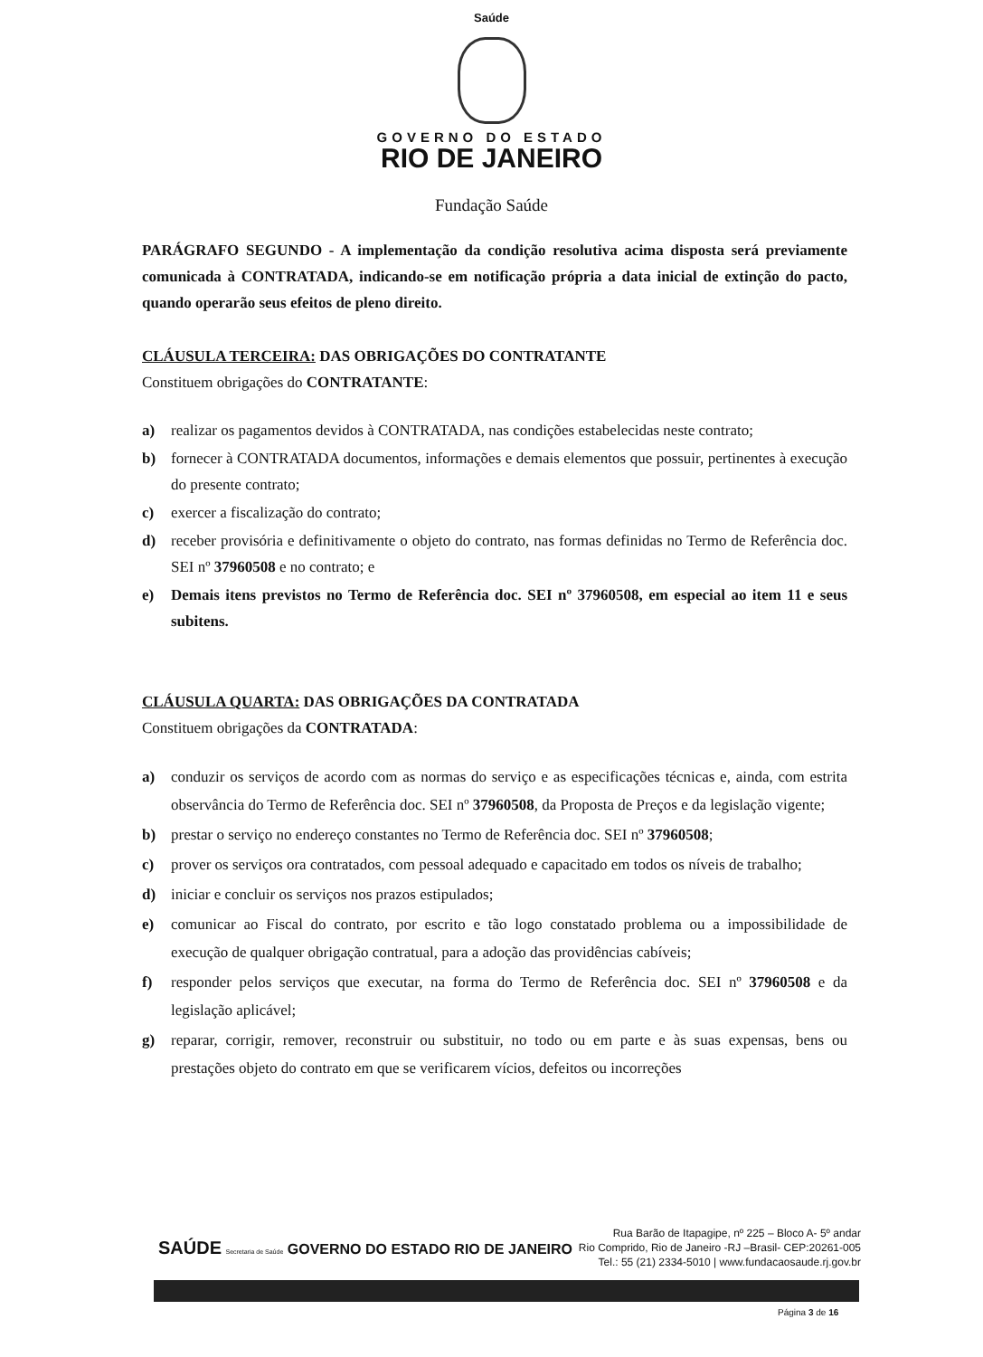Saúde
GOVERNO DO ESTADO
RIO DE JANEIRO
Fundação Saúde
PARÁGRAFO SEGUNDO - A implementação da condição resolutiva acima disposta será previamente comunicada à CONTRATADA, indicando-se em notificação própria a data inicial de extinção do pacto, quando operarão seus efeitos de pleno direito.
CLÁUSULA TERCEIRA: DAS OBRIGAÇÕES DO CONTRATANTE
Constituem obrigações do CONTRATANTE:
a) realizar os pagamentos devidos à CONTRATADA, nas condições estabelecidas neste contrato;
b) fornecer à CONTRATADA documentos, informações e demais elementos que possuir, pertinentes à execução do presente contrato;
c) exercer a fiscalização do contrato;
d) receber provisória e definitivamente o objeto do contrato, nas formas definidas no Termo de Referência doc. SEI nº 37960508 e no contrato; e
e) Demais itens previstos no Termo de Referência doc. SEI nº 37960508, em especial ao item 11 e seus subitens.
CLÁUSULA QUARTA: DAS OBRIGAÇÕES DA CONTRATADA
Constituem obrigações da CONTRATADA:
a) conduzir os serviços de acordo com as normas do serviço e as especificações técnicas e, ainda, com estrita observância do Termo de Referência doc. SEI nº 37960508, da Proposta de Preços e da legislação vigente;
b) prestar o serviço no endereço constantes no Termo de Referência doc. SEI nº 37960508;
c) prover os serviços ora contratados, com pessoal adequado e capacitado em todos os níveis de trabalho;
d) iniciar e concluir os serviços nos prazos estipulados;
e) comunicar ao Fiscal do contrato, por escrito e tão logo constatado problema ou a impossibilidade de execução de qualquer obrigação contratual, para a adoção das providências cabíveis;
f) responder pelos serviços que executar, na forma do Termo de Referência doc. SEI nº 37960508 e da legislação aplicável;
g) reparar, corrigir, remover, reconstruir ou substituir, no todo ou em parte e às suas expensas, bens ou prestações objeto do contrato em que se verificarem vícios, defeitos ou incorreções
SAÚDE Secretaria de Saúde GOVERNO DO ESTADO RIO DE JANEIRO
Rua Barão de Itapagipe, nº 225 – Bloco A- 5º andar
Rio Comprido, Rio de Janeiro -RJ –Brasil- CEP:20261-005
Tel.: 55 (21) 2334-5010 | www.fundacaosaude.rj.gov.br
Página 3 de 16